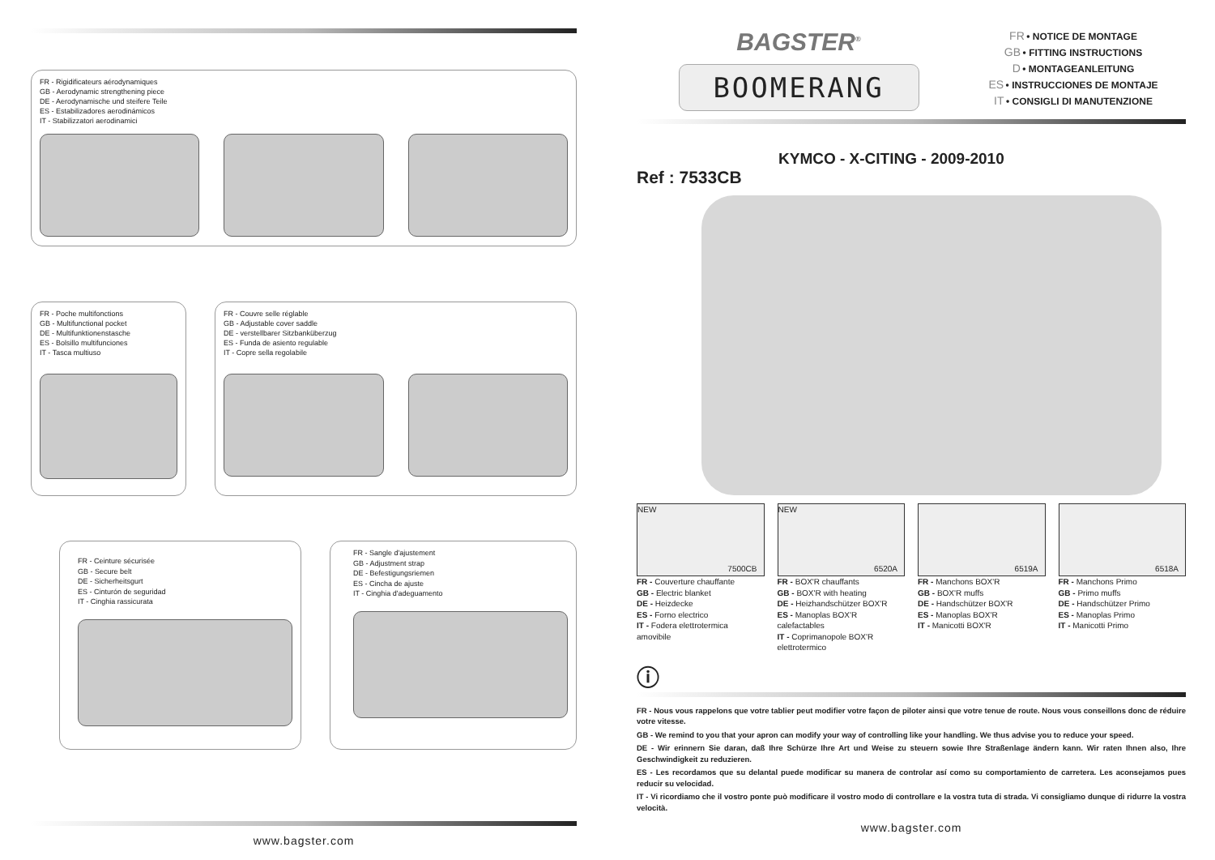FR - Rigidificateurs aérodynamiques
GB - Aerodynamic strengthening piece
DE - Aerodynamische und steifere Teile
ES - Estabilizadores aerodinámicos
IT - Stabilizzatori aerodinamici
FR - Poche multifonctions
GB - Multifunctional pocket
DE - Multifunktionenstasche
ES - Bolsillo multifunciones
IT - Tasca multiuso
FR - Couvre selle réglable
GB - Adjustable cover saddle
DE - verstellbarer Sitzbanküberzug
ES - Funda de asiento regulable
IT - Copre sella regolabile
FR - Ceinture sécurisée
GB - Secure belt
DE - Sicherheitsgurt
ES - Cinturón de seguridad
IT - Cinghia rassicurata
FR - Sangle d'ajustement
GB - Adjustment strap
DE - Befestigungsriemen
ES - Cincha de ajuste
IT - Cinghia d'adeguamento
www.bagster.com
BAGSTER<sup>®</sup>
BOOMERANG
FR • NOTICE DE MONTAGE
GB • FITTING INSTRUCTIONS
D • MONTAGEANLEITUNG
ES • INSTRUCCIONES DE MONTAJE
IT • CONSIGLI DI MANUTENZIONE
KYMCO - X-CITING - 2009-2010
Ref : 7533CB
NEW
7500CB
FR - Couverture chauffante
GB - Electric blanket
DE - Heizdecke
ES - Forno electrico
IT - Fodera elettrotermica amovibile
NEW
6520A
FR - BOX'R chauffants
GB - BOX'R with heating
DE - Heizhandschützer BOX'R
ES - Manoplas BOX'R calefactables
IT - Coprimanopole BOX'R elettrotermico
6519A
FR - Manchons BOX'R
GB - BOX'R muffs
DE - Handschützer BOX'R
ES - Manoplas BOX'R
IT - Manicotti BOX'R
6518A
FR - Manchons Primo
GB - Primo muffs
DE - Handschützer Primo
ES - Manoplas Primo
IT - Manicotti Primo
ⓘ
FR - Nous vous rappelons que votre tablier peut modifier votre façon de piloter ainsi que votre tenue de route. Nous vous conseillons donc de réduire votre vitesse.
GB - We remind to you that your apron can modify your way of controlling like your handling. We thus advise you to reduce your speed.
DE - Wir erinnern Sie daran, daß Ihre Schürze Ihre Art und Weise zu steuern sowie Ihre Straßenlage ändern kann. Wir raten Ihnen also, Ihre Geschwindigkeit zu reduzieren.
ES - Les recordamos que su delantal puede modificar su manera de controlar así como su comportamiento de carretera. Les aconsejamos pues reducir su velocidad.
IT - Vi ricordiamo che il vostro ponte può modificare il vostro modo di controllare e la vostra tuta di strada. Vi consigliamo dunque di ridurre la vostra velocità.
www.bagster.com